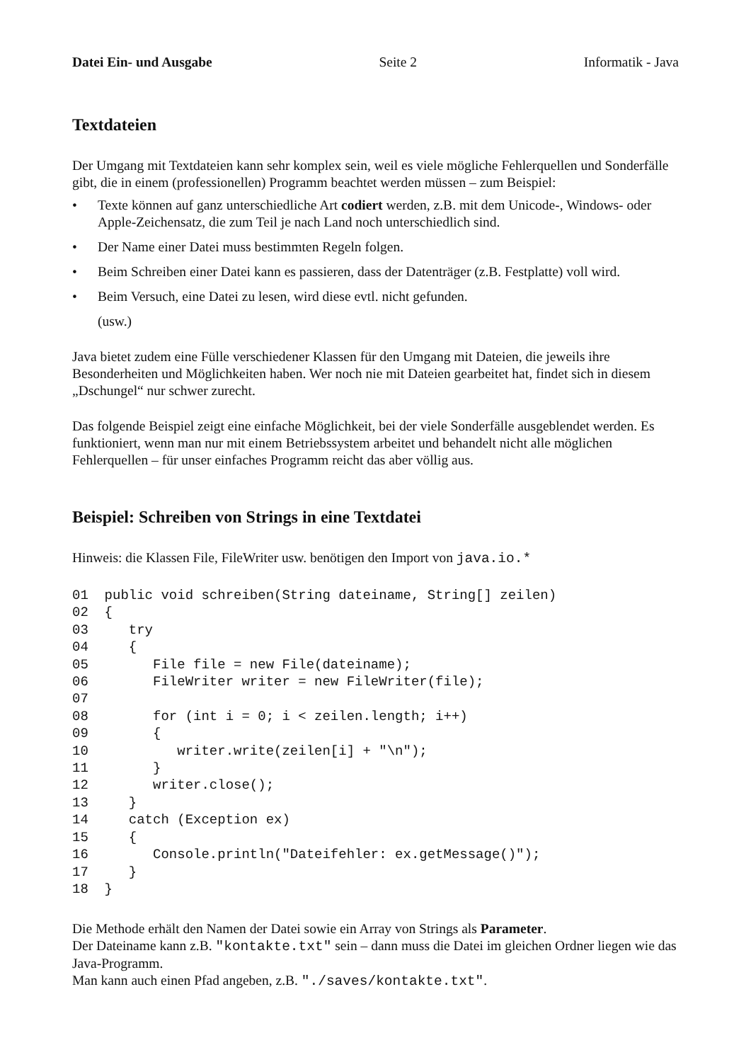Datei Ein- und Ausgabe Seite 2 Informatik - Java
Textdateien
Der Umgang mit Textdateien kann sehr komplex sein, weil es viele mögliche Fehlerquellen und Sonderfälle gibt, die in einem (professionellen) Programm beachtet werden müssen – zum Beispiel:
• Texte können auf ganz unterschiedliche Art codiert werden, z.B. mit dem Unicode-, Windows- oder Apple-Zeichensatz, die zum Teil je nach Land noch unterschiedlich sind.
• Der Name einer Datei muss bestimmten Regeln folgen.
• Beim Schreiben einer Datei kann es passieren, dass der Datenträger (z.B. Festplatte) voll wird.
• Beim Versuch, eine Datei zu lesen, wird diese evtl. nicht gefunden.
(usw.)
Java bietet zudem eine Fülle verschiedener Klassen für den Umgang mit Dateien, die jeweils ihre Besonderheiten und Möglichkeiten haben. Wer noch nie mit Dateien gearbeitet hat, findet sich in diesem „Dschungel“ nur schwer zurecht.
Das folgende Beispiel zeigt eine einfache Möglichkeit, bei der viele Sonderfälle ausgeblendet werden. Es funktioniert, wenn man nur mit einem Betriebssystem arbeitet und behandelt nicht alle möglichen Fehlerquellen – für unser einfaches Programm reicht das aber völlig aus.
Beispiel: Schreiben von Strings in eine Textdatei
Hinweis: die Klassen File, FileWriter usw. benötigen den Import von java.io.*
01 public void schreiben(String dateiname, String[] zeilen) 02 { 03 try 04 { 05 File file = new File(dateiname); 06 FileWriter writer = new FileWriter(file); 07 08 for (int i = 0; i < zeilen.length; i++) 09 { 10 writer.write(zeilen[i] + "\n"); 11 } 12 writer.close(); 13 } 14 catch (Exception ex) 15 { 16 Console.println("Dateifehler: ex.getMessage()"); 17 } 18 }
Die Methode erhält den Namen der Datei sowie ein Array von Strings als Parameter.
Der Dateiname kann z.B. "kontakte.txt" sein – dann muss die Datei im gleichen Ordner liegen wie das Java-Programm.
Man kann auch einen Pfad angeben, z.B. "./saves/kontakte.txt".